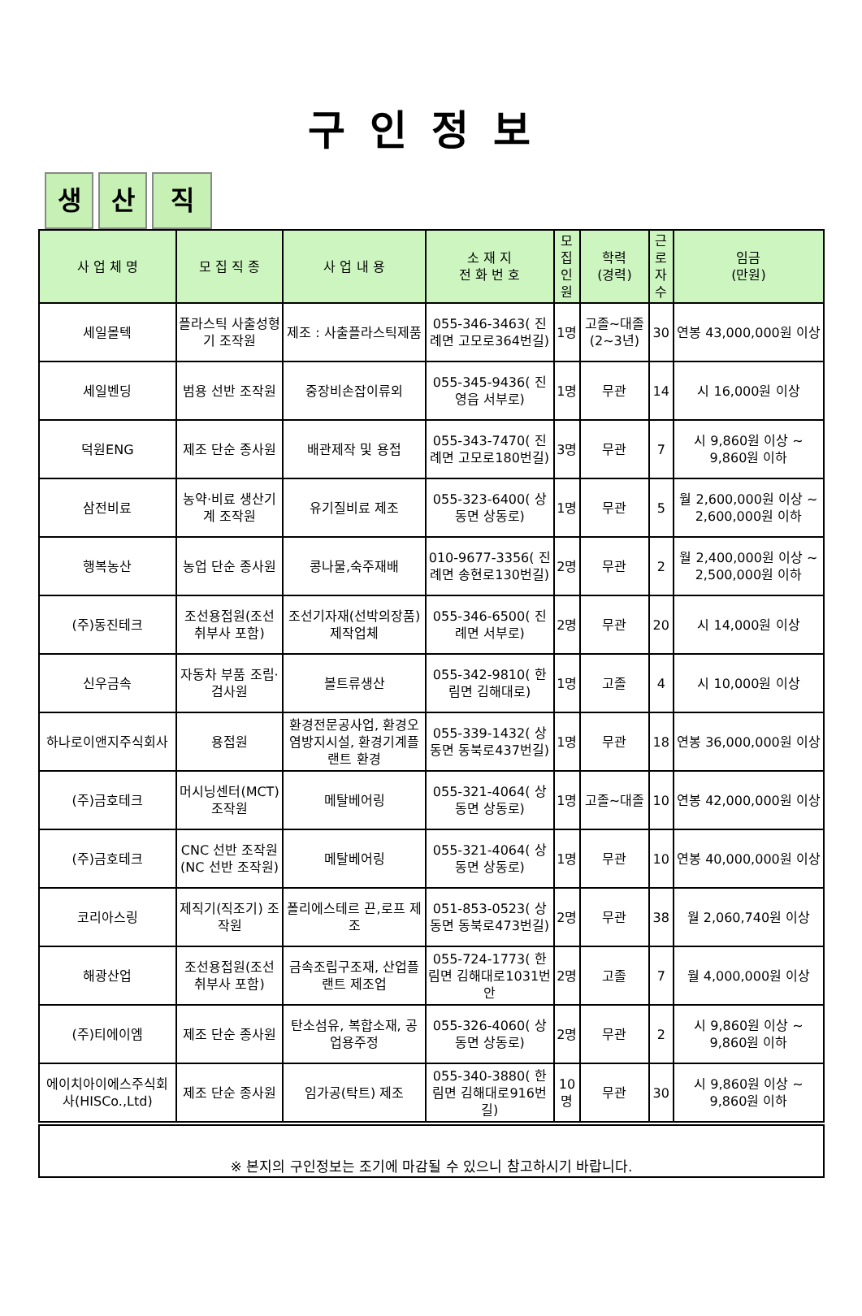구인정보
생 산 직
| 사 업 체 명 | 모 집 직 종 | 사 업 내 용 | 소 재 지 전 화 번 호 | 모집 인원 | 학력 (경력) | 근로 자수 | 임금 (만원) |
| --- | --- | --- | --- | --- | --- | --- | --- |
| 세일몰텍 | 플라스틱 사출성형기 조작원 | 제조 : 사출플라스틱제품 | 055-346-3463( 진례면 고모로364번길) | 1명 | 고졸~대졸(2~3년) | 30 | 연봉 43,000,000원 이상 |
| 세일벤딩 | 범용 선반 조작원 | 중장비손잡이류외 | 055-345-9436( 진영읍 서부로) | 1명 | 무관 | 14 | 시 16,000원 이상 |
| 덕원ENG | 제조 단순 종사원 | 배관제작 및 용접 | 055-343-7470( 진례면 고모로180번길) | 3명 | 무관 | 7 | 시 9,860원 이상 ~ 9,860원 이하 |
| 삼전비료 | 농약·비료 생산기계 조작원 | 유기질비료 제조 | 055-323-6400( 상동면 상동로) | 1명 | 무관 | 5 | 월 2,600,000원 이상 ~ 2,600,000원 이하 |
| 행복농산 | 농업 단순 종사원 | 콩나물,숙주재배 | 010-9677-3356( 진례면 송현로130번길) | 2명 | 무관 | 2 | 월 2,400,000원 이상 ~ 2,500,000원 이하 |
| (주)동진테크 | 조선용접원(조선 취부사 포함) | 조선기자재(선박의장품)제작업체 | 055-346-6500( 진례면 서부로) | 2명 | 무관 | 20 | 시 14,000원 이상 |
| 신우금속 | 자동차 부품 조립·검사원 | 볼트류생산 | 055-342-9810( 한림면 김해대로) | 1명 | 고졸 | 4 | 시 10,000원 이상 |
| 하나로이앤지주식회사 | 용접원 | 환경전문공사업, 환경오염방지시설, 환경기계플랜트 환경 | 055-339-1432( 상동면 동북로437번길) | 1명 | 무관 | 18 | 연봉 36,000,000원 이상 |
| (주)금호테크 | 머시닝센터(MCT) 조작원 | 메탈베어링 | 055-321-4064( 상동면 상동로) | 1명 | 고졸~대졸 | 10 | 연봉 42,000,000원 이상 |
| (주)금호테크 | CNC 선반 조작원(NC 선반 조작원) | 메탈베어링 | 055-321-4064( 상동면 상동로) | 1명 | 무관 | 10 | 연봉 40,000,000원 이상 |
| 코리아스링 | 제직기(직조기) 조작원 | 폴리에스테르 끈,로프 제조 | 051-853-0523( 상동면 동북로473번길) | 2명 | 무관 | 38 | 월 2,060,740원 이상 |
| 해광산업 | 조선용접원(조선 취부사 포함) | 금속조립구조재, 산업플랜트 제조업 | 055-724-1773( 한림면 김해대로1031번안 | 2명 | 고졸 | 7 | 월 4,000,000원 이상 |
| (주)티에이엠 | 제조 단순 종사원 | 탄소섬유, 복합소재, 공업용주정 | 055-326-4060( 상동면 상동로) | 2명 | 무관 | 2 | 시 9,860원 이상 ~ 9,860원 이하 |
| 에이치아이에스주식회사(HISCo.,Ltd) | 제조 단순 종사원 | 임가공(탁트) 제조 | 055-340-3880( 한림면 김해대로916번길) | 10명 | 무관 | 30 | 시 9,860원 이상 ~ 9,860원 이하 |
※ 본지의 구인정보는 조기에 마감될 수 있으니 참고하시기 바랍니다.